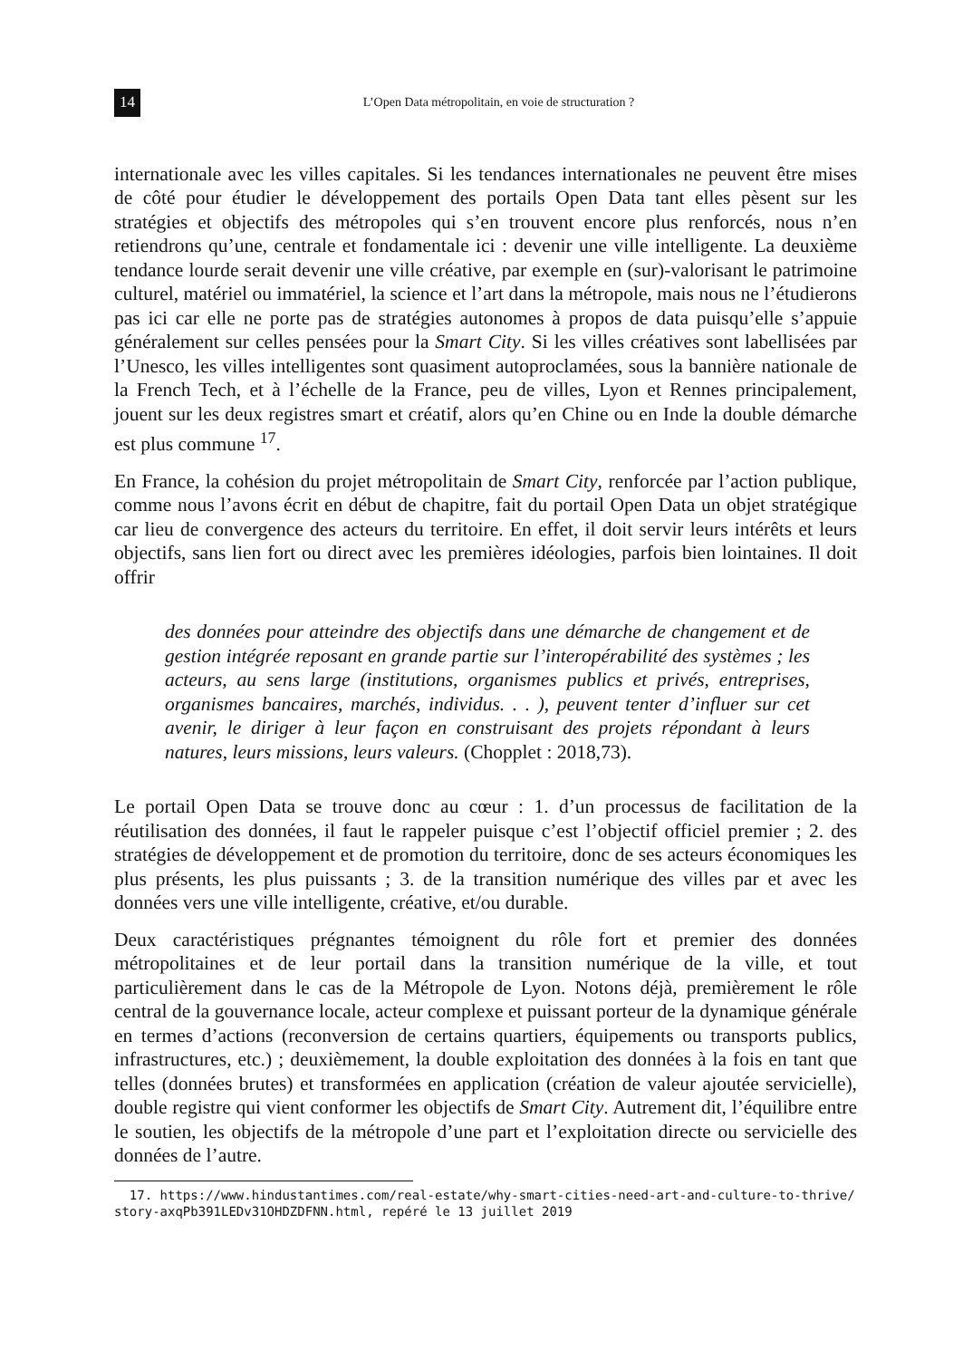14 L’Open Data métropolitain, en voie de structuration ?
internationale avec les villes capitales. Si les tendances internationales ne peuvent être mises de côté pour étudier le développement des portails Open Data tant elles pèsent sur les stratégies et objectifs des métropoles qui s’en trouvent encore plus renforcés, nous n’en retiendrons qu’une, centrale et fondamentale ici : devenir une ville intelligente. La deuxième tendance lourde serait devenir une ville créative, par exemple en (sur)-valorisant le patrimoine culturel, matériel ou immatériel, la science et l’art dans la métropole, mais nous ne l’étudierons pas ici car elle ne porte pas de stratégies autonomes à propos de data puisqu’elle s’appuie généralement sur celles pensées pour la Smart City. Si les villes créatives sont labellisées par l’Unesco, les villes intelligentes sont quasiment autoproclamées, sous la bannière nationale de la French Tech, et à l’échelle de la France, peu de villes, Lyon et Rennes principalement, jouent sur les deux registres smart et créatif, alors qu’en Chine ou en Inde la double démarche est plus commune <sup>17</sup>.
En France, la cohésion du projet métropolitain de Smart City, renforcée par l’action publique, comme nous l’avons écrit en début de chapitre, fait du portail Open Data un objet stratégique car lieu de convergence des acteurs du territoire. En effet, il doit servir leurs intérêts et leurs objectifs, sans lien fort ou direct avec les premières idéologies, parfois bien lointaines. Il doit offrir
des données pour atteindre des objectifs dans une démarche de changement et de gestion intégrée reposant en grande partie sur l’interopérabilité des systèmes ; les acteurs, au sens large (institutions, organismes publics et privés, entreprises, organismes bancaires, marchés, individus. . . ), peuvent tenter d’influer sur cet avenir, le diriger à leur façon en construisant des projets répondant à leurs natures, leurs missions, leurs valeurs. (Chopplet : 2018,73).
Le portail Open Data se trouve donc au cœur : 1. d’un processus de facilitation de la réutilisation des données, il faut le rappeler puisque c’est l’objectif officiel premier ; 2. des stratégies de développement et de promotion du territoire, donc de ses acteurs économiques les plus présents, les plus puissants ; 3. de la transition numérique des villes par et avec les données vers une ville intelligente, créative, et/ou durable.
Deux caractéristiques prégnantes témoignent du rôle fort et premier des données métropolitaines et de leur portail dans la transition numérique de la ville, et tout particulièrement dans le cas de la Métropole de Lyon. Notons déjà, premièrement le rôle central de la gouvernance locale, acteur complexe et puissant porteur de la dynamique générale en termes d’actions (reconversion de certains quartiers, équipements ou transports publics, infrastructures, etc.) ; deuxièmement, la double exploitation des données à la fois en tant que telles (données brutes) et transformées en application (création de valeur ajoutée servicielle), double registre qui vient conformer les objectifs de Smart City. Autrement dit, l’équilibre entre le soutien, les objectifs de la métropole d’une part et l’exploitation directe ou servicielle des données de l’autre.
17. https://www.hindustantimes.com/real-estate/why-smart-cities-need-art-and-culture-to-thrive/ story-axqPb391LEDv31OHDZDFNN.html, repéré le 13 juillet 2019